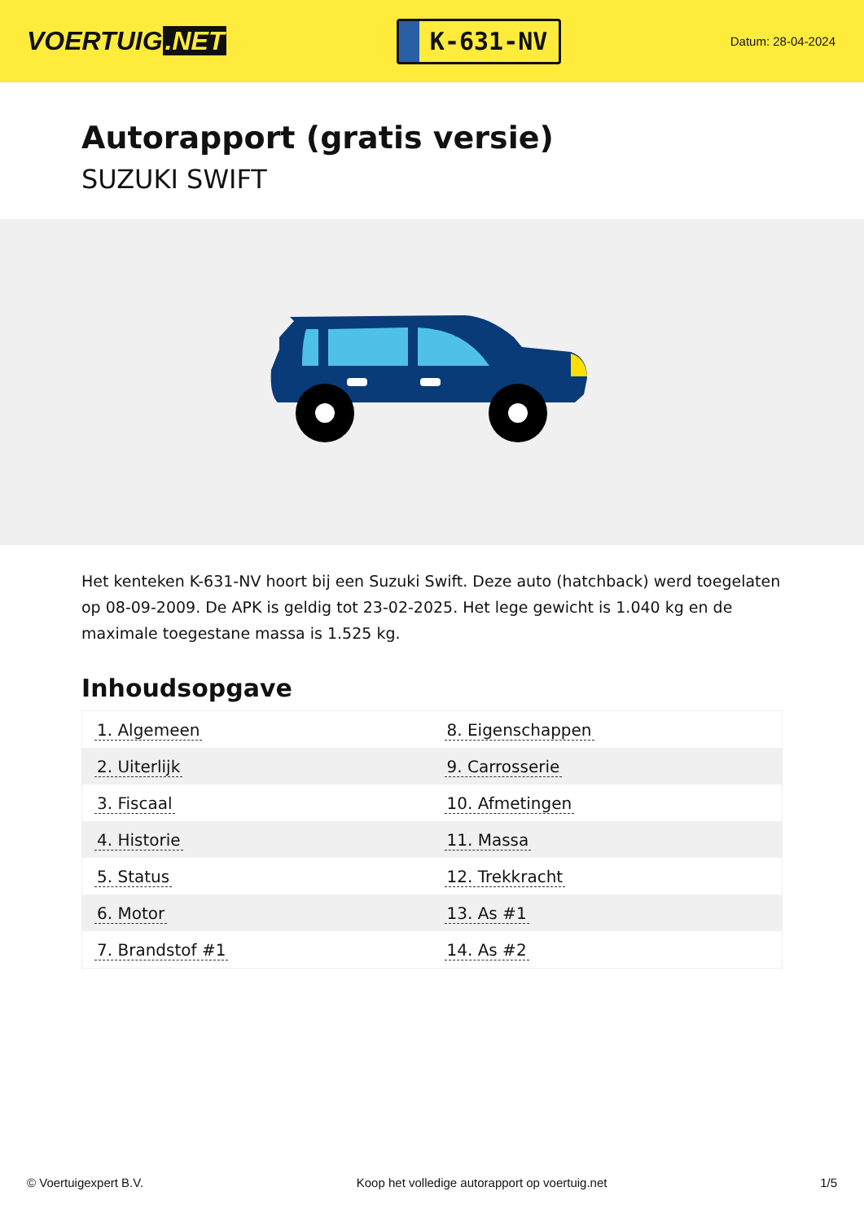VOERTUIG.NET
K-631-NV
Datum: 28-04-2024
Autorapport (gratis versie)
SUZUKI SWIFT
Het kenteken K-631-NV hoort bij een Suzuki Swift. Deze auto (hatchback) werd toegelaten op 08-09-2009. De APK is geldig tot 23-02-2025. Het lege gewicht is 1.040 kg en de maximale toegestane massa is 1.525 kg.
Inhoudsopgave
| 1. Algemeen | 8. Eigenschappen |
| 2. Uiterlijk | 9. Carrosserie |
| 3. Fiscaal | 10. Afmetingen |
| 4. Historie | 11. Massa |
| 5. Status | 12. Trekkracht |
| 6. Motor | 13. As #1 |
| 7. Brandstof #1 | 14. As #2 |
© Voertuigexpert B.V. Koop het volledige autorapport op voertuig.net 1/5